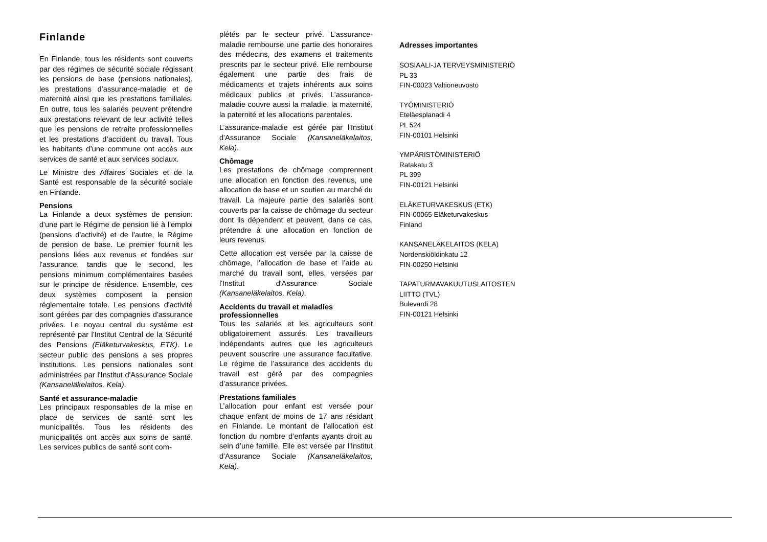Finlande
En Finlande, tous les résidents sont couverts par des régimes de sécurité sociale régissant les pensions de base (pensions nationales), les prestations d’assurance-maladie et de maternité ainsi que les prestations familiales. En outre, tous les salariés peuvent prétendre aux prestations relevant de leur activité telles que les pensions de retraite professionnelles et les prestations d’accident du travail. Tous les habitants d’une commune ont accès aux services de santé et aux services sociaux.
Le Ministre des Affaires Sociales et de la Santé est responsable de la sécurité sociale en Finlande.
Pensions
La Finlande a deux systèmes de pension: d'une part le Régime de pension lié à l'emploi (pensions d'activité) et de l'autre, le Régime de pension de base. Le premier fournit les pensions liées aux revenus et fondées sur l'assurance, tandis que le second, les pensions minimum complémentaires basées sur le principe de résidence. Ensemble, ces deux systèmes composent la pension réglementaire totale. Les pensions d'activité sont gérées par des compagnies d'assurance privées. Le noyau central du système est représenté par l'Institut Central de la Sécurité des Pensions (Eläketurvakeskus, ETK). Le secteur public des pensions a ses propres institutions. Les pensions nationales sont administrées par l'Institut d'Assurance Sociale (Kansaneläkelaitos, Kela).
Santé et assurance-maladie
Les principaux responsables de la mise en place de services de santé sont les municipalités. Tous les résidents des municipalités ont accès aux soins de santé. Les services publics de santé sont com-
plétés par le secteur privé. L’assurance-maladie rembourse une partie des honoraires des médecins, des examens et traitements prescrits par le secteur privé. Elle rembourse également une partie des frais de médicaments et trajets inhérents aux soins médicaux publics et privés. L’assurance-maladie couvre aussi la maladie, la maternité, la paternité et les allocations parentales.
L’assurance-maladie est gérée par l'Institut d'Assurance Sociale (Kansaneläkelaitos, Kela).
Chômage
Les prestations de chômage comprennent une allocation en fonction des revenus, une allocation de base et un soutien au marché du travail. La majeure partie des salariés sont couverts par la caisse de chômage du secteur dont ils dépendent et peuvent, dans ce cas, prétendre à une allocation en fonction de leurs revenus.
Cette allocation est versée par la caisse de chômage, l’allocation de base et l’aide au marché du travail sont, elles, versées par l'Institut d'Assurance Sociale (Kansaneläkelaitos, Kela).
Accidents du travail et maladies professionnelles
Tous les salariés et les agriculteurs sont obligatoirement assurés. Les travailleurs indépendants autres que les agriculteurs peuvent souscrire une assurance facultative. Le régime de l’assurance des accidents du travail est géré par des compagnies d’assurance privées.
Prestations familiales
L’allocation pour enfant est versée pour chaque enfant de moins de 17 ans résidant en Finlande. Le montant de l’allocation est fonction du nombre d’enfants ayants droit au sein d’une famille. Elle est versée par l'Institut d'Assurance Sociale (Kansaneläkelaitos, Kela).
Adresses importantes
SOSIAALI-JA TERVEYSMINISTERIÖ
PL 33
FIN-00023 Valtioneuvosto
TYÖMINISTERIÖ
Eteläesplanadi 4
PL 524
FIN-00101 Helsinki
YMPÄRISTÖMINISTERIÖ
Ratakatu 3
PL 399
FIN-00121 Helsinki
ELÄKETURVAKESKUS (ETK)
FIN-00065 Eläketurvakeskus
Finland
KANSANELÄKELAITOS (KELA)
Nordenskiöldinkatu 12
FIN-00250 Helsinki
TAPATURMAVAKUUTUSLAITOSTEN
LIITTO (TVL)
Bulevardi 28
FIN-00121 Helsinki